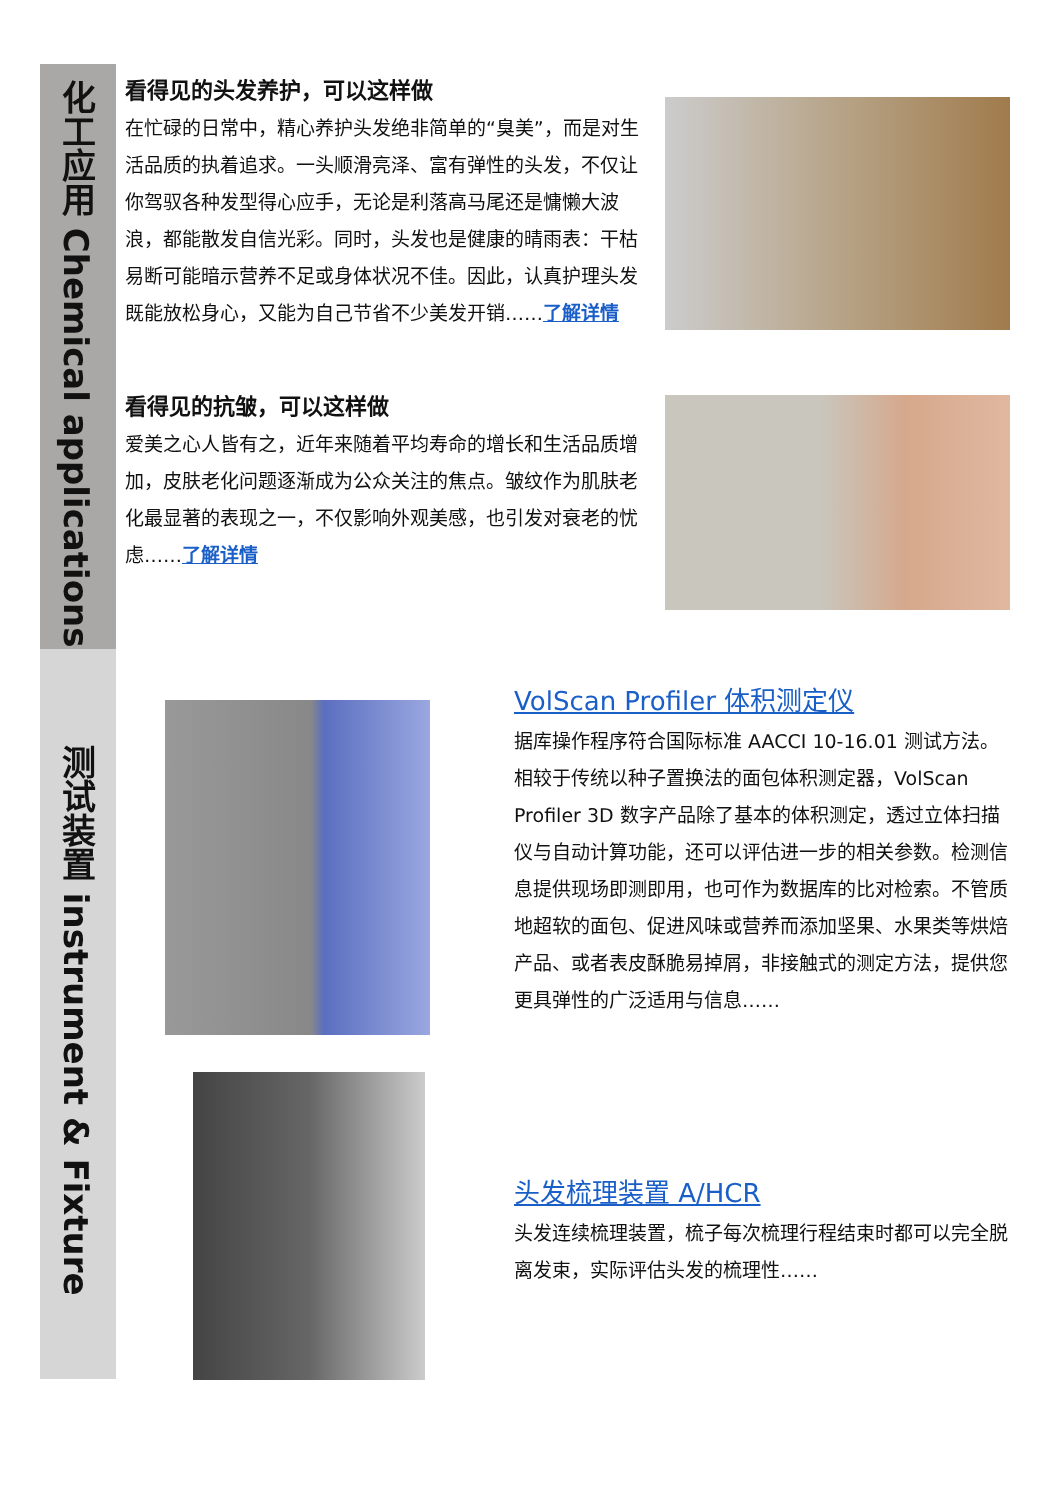化工应用 Chemical applications
测试装置 instrument & Fixture
看得见的头发养护，可以这样做
在忙碌的日常中，精心养护头发绝非简单的“臭美”，而是对生活品质的执着追求。一头顺滑亮泽、富有弹性的头发，不仅让你驾驭各种发型得心应手，无论是利落高马尾还是慵懒大波浪，都能散发自信光彩。同时，头发也是健康的晴雨表：干枯易断可能暗示营养不足或身体状况不佳。因此，认真护理头发既能放松身心，又能为自己节省不少美发开销……了解详情
看得见的抗皱，可以这样做
爱美之心人皆有之，近年来随着平均寿命的增长和生活品质增加，皮肤老化问题逐渐成为公众关注的焦点。皱纹作为肌肤老化最显著的表现之一，不仅影响外观美感，也引发对衰老的忧虑……了解详情
VolScan Profiler 体积测定仪
据库操作程序符合国际标准 AACCI 10-16.01 测试方法。相较于传统以种子置换法的面包体积测定器，VolScan Profiler 3D 数字产品除了基本的体积测定，透过立体扫描仪与自动计算功能，还可以评估进一步的相关参数。检测信息提供现场即测即用，也可作为数据库的比对检索。不管质地超软的面包、促进风味或营养而添加坚果、水果类等烘焙产品、或者表皮酥脆易掉屑，非接触式的测定方法，提供您更具弹性的广泛适用与信息……
头发梳理装置 A/HCR
头发连续梳理装置，梳子每次梳理行程结束时都可以完全脱离发束，实际评估头发的梳理性……